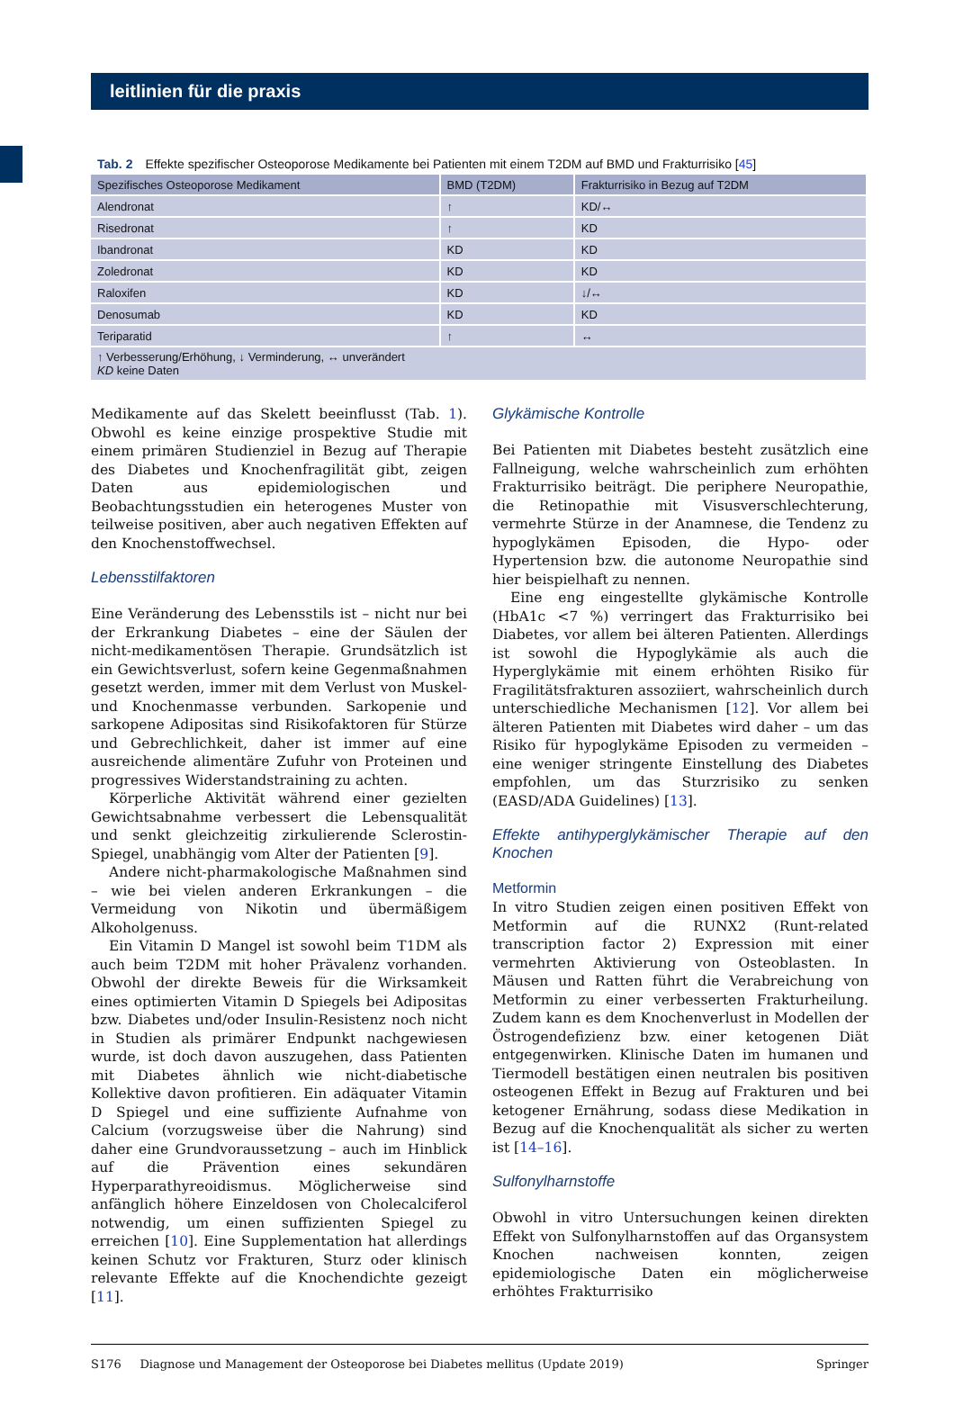leitlinien für die praxis
Tab. 2 Effekte spezifischer Osteoporose Medikamente bei Patienten mit einem T2DM auf BMD und Frakturrisiko [45]
| Spezifisches Osteoporose Medikament | BMD (T2DM) | Frakturrisiko in Bezug auf T2DM |
| --- | --- | --- |
| Alendronat | ↑ | KD/↔ |
| Risedronat | ↑ | KD |
| Ibandronat | KD | KD |
| Zoledronat | KD | KD |
| Raloxifen | KD | ↓/↔ |
| Denosumab | KD | KD |
| Teriparatid | ↑ | ↔ |
| ↑ Verbesserung/Erhöhung, ↓ Verminderung, ↔ unverändert KD keine Daten | | |
Medikamente auf das Skelett beeinflusst (Tab. 1). Obwohl es keine einzige prospektive Studie mit einem primären Studienziel in Bezug auf Therapie des Diabetes und Knochenfragilität gibt, zeigen Daten aus epidemiologischen und Beobachtungsstudien ein heterogenes Muster von teilweise positiven, aber auch negativen Effekten auf den Knochenstoffwechsel.
Lebensstilfaktoren
Eine Veränderung des Lebensstils ist – nicht nur bei der Erkrankung Diabetes – eine der Säulen der nicht-medikamentösen Therapie. Grundsätzlich ist ein Gewichtsverlust, sofern keine Gegenmaßnahmen gesetzt werden, immer mit dem Verlust von Muskel- und Knochenmasse verbunden. Sarkopenie und sarkopene Adipositas sind Risikofaktoren für Stürze und Gebrechlichkeit, daher ist immer auf eine ausreichende alimentäre Zufuhr von Proteinen und progressives Widerstandstraining zu achten.
Körperliche Aktivität während einer gezielten Gewichtsabnahme verbessert die Lebensqualität und senkt gleichzeitig zirkulierende Sclerostin-Spiegel, unabhängig vom Alter der Patienten [9].
Andere nicht-pharmakologische Maßnahmen sind – wie bei vielen anderen Erkrankungen – die Vermeidung von Nikotin und übermäßigem Alkoholgenuss.
Ein Vitamin D Mangel ist sowohl beim T1DM als auch beim T2DM mit hoher Prävalenz vorhanden. Obwohl der direkte Beweis für die Wirksamkeit eines optimierten Vitamin D Spiegels bei Adipositas bzw. Diabetes und/oder Insulin-Resistenz noch nicht in Studien als primärer Endpunkt nachgewiesen wurde, ist doch davon auszugehen, dass Patienten mit Diabetes ähnlich wie nicht-diabetische Kollektive davon profitieren. Ein adäquater Vitamin D Spiegel und eine suffiziente Aufnahme von Calcium (vorzugsweise über die Nahrung) sind daher eine Grundvoraussetzung – auch im Hinblick auf die Prävention eines sekundären Hyperparathyreoidismus. Möglicherweise sind anfänglich höhere Einzeldosen von Cholecalciferol notwendig, um einen suffizienten Spiegel zu erreichen [10]. Eine Supplementation hat allerdings keinen Schutz vor Frakturen, Sturz oder klinisch relevante Effekte auf die Knochendichte gezeigt [11].
Glykämische Kontrolle
Bei Patienten mit Diabetes besteht zusätzlich eine Fallneigung, welche wahrscheinlich zum erhöhten Frakturrisiko beiträgt. Die periphere Neuropathie, die Retinopathie mit Visusverschlechterung, vermehrte Stürze in der Anamnese, die Tendenz zu hypoglykämen Episoden, die Hypo- oder Hypertension bzw. die autonome Neuropathie sind hier beispielhaft zu nennen.
Eine eng eingestellte glykämische Kontrolle (HbA1c <7 %) verringert das Frakturrisiko bei Diabetes, vor allem bei älteren Patienten. Allerdings ist sowohl die Hypoglykämie als auch die Hyperglykämie mit einem erhöhten Risiko für Fragilitätsfrakturen assoziiert, wahrscheinlich durch unterschiedliche Mechanismen [12]. Vor allem bei älteren Patienten mit Diabetes wird daher – um das Risiko für hypoglykäme Episoden zu vermeiden – eine weniger stringente Einstellung des Diabetes empfohlen, um das Sturzrisiko zu senken (EASD/ADA Guidelines) [13].
Effekte antihyperglykämischer Therapie auf den Knochen
Metformin
In vitro Studien zeigen einen positiven Effekt von Metformin auf die RUNX2 (Runt-related transcription factor 2) Expression mit einer vermehrten Aktivierung von Osteoblasten. In Mäusen und Ratten führt die Verabreichung von Metformin zu einer verbesserten Frakturheilung. Zudem kann es dem Knochenverlust in Modellen der Östrogendefizienz bzw. einer ketogenen Diät entgegenwirken. Klinische Daten im humanen und Tiermodell bestätigen einen neutralen bis positiven osteogenen Effekt in Bezug auf Frakturen und bei ketogener Ernährung, sodass diese Medikation in Bezug auf die Knochenqualität als sicher zu werten ist [14–16].
Sulfonylharnstoffe
Obwohl in vitro Untersuchungen keinen direkten Effekt von Sulfonylharnstoffen auf das Organsystem Knochen nachweisen konnten, zeigen epidemiologische Daten ein möglicherweise erhöhtes Frakturrisiko
S176 Diagnose und Management der Osteoporose bei Diabetes mellitus (Update 2019) Springer